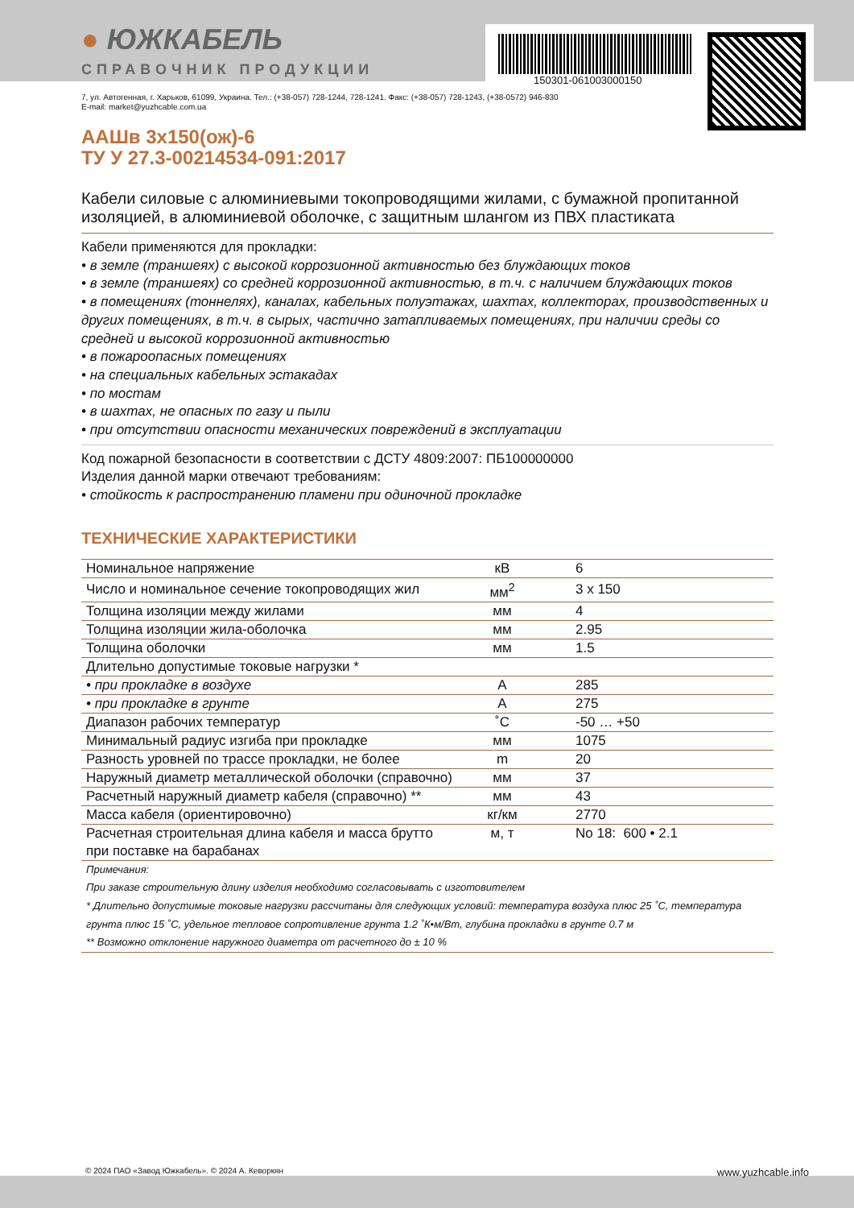150301-061003000150
● ЮЖКАБЕЛЬ
СПРАВОЧНИК ПРОДУКЦИИ
7, ул. Автогенная, г. Харьков, 61099, Украина. Тел.: (+38-057) 728-1244, 728-1241. Факс: (+38-057) 728-1243, (+38-0572) 946-830
E-mail: market@yuzhcable.com.ua
ААШв 3х150(ож)-6
ТУ У 27.3-00214534-091:2017
Кабели силовые с алюминиевыми токопроводящими жилами, с бумажной пропитанной изоляцией, в алюминиевой оболочке, с защитным шлангом из ПВХ пластиката
Кабели применяются для прокладки:
• в земле (траншеях) с высокой коррозионной активностью без блуждающих токов
• в земле (траншеях) со средней коррозионной активностью, в т.ч. с наличием блуждающих токов
• в помещениях (тоннелях), каналах, кабельных полуэтажах, шахтах, коллекторах, производственных и других помещениях, в т.ч. в сырых, частично затапливаемых помещениях, при наличии среды со средней и высокой коррозионной активностью
• в пожароопасных помещениях
• на специальных кабельных эстакадах
• по мостам
• в шахтах, не опасных по газу и пыли
• при отсутствии опасности механических повреждений в эксплуатации
Код пожарной безопасности в соответствии с ДСТУ 4809:2007: ПБ100000000
Изделия данной марки отвечают требованиям:
• стойкость к распространению пламени при одиночной прокладке
ТЕХНИЧЕСКИЕ ХАРАКТЕРИСТИКИ
| Номинальное напряжение | кВ | 6 |
| Число и номинальное сечение токопроводящих жил | мм<sup>2</sup> | 3 x 150 |
| Толщина изоляции между жилами | мм | 4 |
| Толщина изоляции жила-оболочка | мм | 2.95 |
| Толщина оболочки | мм | 1.5 |
| Длительно допустимые токовые нагрузки * | | |
| • при прокладке в воздухе | А | 285 |
| • при прокладке в грунте | А | 275 |
| Диапазон рабочих температур | ˚С | -50 … +50 |
| Минимальный радиус изгиба при прокладке | мм | 1075 |
| Разность уровней по трассе прокладки, не более | m | 20 |
| Наружный диаметр металлической оболочки (справочно) | мм | 37 |
| Расчетный наружный диаметр кабеля (справочно) ** | мм | 43 |
| Масса кабеля (ориентировочно) | кг/км | 2770 |
| Расчетная строительная длина кабеля и масса брутто при поставке на барабанах | м, т | No 18: 600 • 2.1 |
Примечания:
При заказе строительную длину изделия необходимо согласовывать с изготовителем
* Длительно допустимые токовые нагрузки рассчитаны для следующих условий: температура воздуха плюс 25 ˚С, температура грунта плюс 15 ˚С, удельное тепловое сопротивление грунта 1.2 ˚К•м/Вт, глубина прокладки в грунте 0.7 м
** Возможно отклонение наружного диаметра от расчетного до ± 10 %
© 2024 ПАО «Завод Южкабель». © 2024 А. Кеворкян www.yuzhcable.info